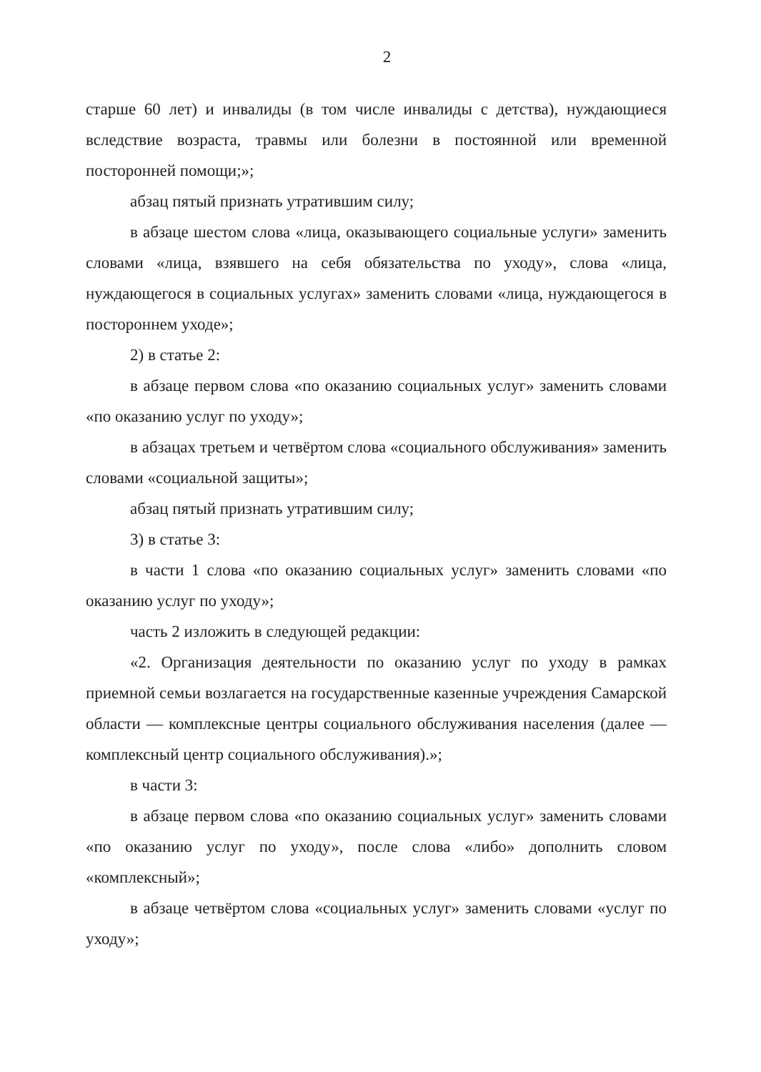2
старше 60 лет) и инвалиды (в том числе инвалиды с детства), нуждающиеся вследствие возраста, травмы или болезни в постоянной или временной посторонней помощи;»;
абзац пятый признать утратившим силу;
в абзаце шестом слова «лица, оказывающего социальные услуги» заменить словами «лица, взявшего на себя обязательства по уходу», слова «лица, нуждающегося в социальных услугах» заменить словами «лица, нуждающегося в постороннем уходе»;
2) в статье 2:
в абзаце первом слова «по оказанию социальных услуг» заменить словами «по оказанию услуг по уходу»;
в абзацах третьем и четвёртом слова «социального обслуживания» заменить словами «социальной защиты»;
абзац пятый признать утратившим силу;
3) в статье 3:
в части 1 слова «по оказанию социальных услуг» заменить словами «по оказанию услуг по уходу»;
часть 2 изложить в следующей редакции:
«2. Организация деятельности по оказанию услуг по уходу в рамках приемной семьи возлагается на государственные казенные учреждения Самарской области — комплексные центры социального обслуживания населения (далее — комплексный центр социального обслуживания).»;
в части 3:
в абзаце первом слова «по оказанию социальных услуг» заменить словами «по оказанию услуг по уходу», после слова «либо» дополнить словом «комплексный»;
в абзаце четвёртом слова «социальных услуг» заменить словами «услуг по уходу»;